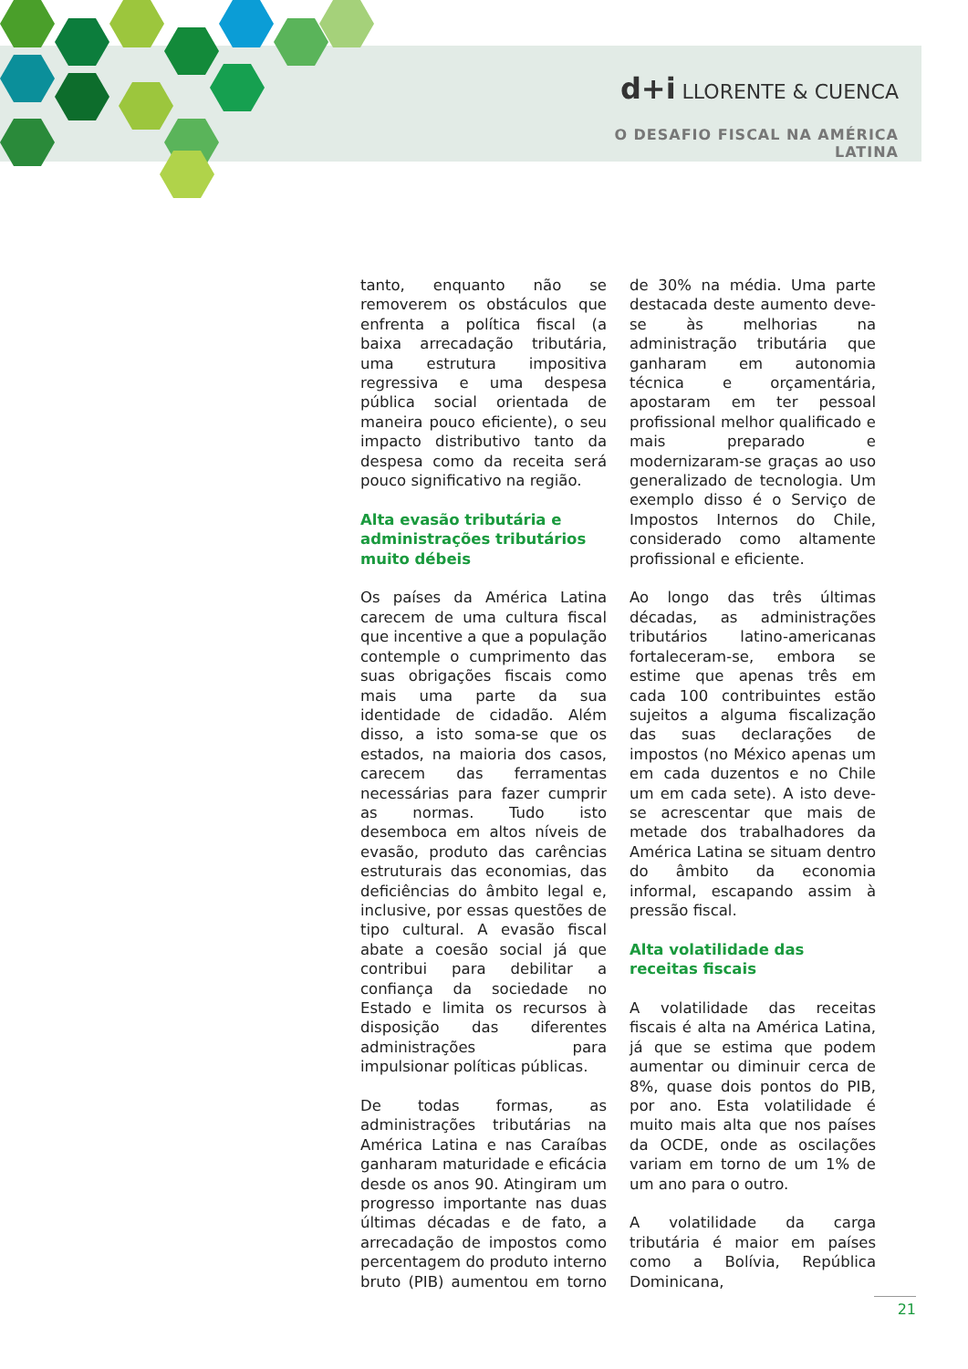d+i LLORENTE & CUENCA
O DESAFIO FISCAL NA AMÉRICA LATINA
tanto, enquanto não se removerem os obstáculos que enfrenta a política fiscal (a baixa arrecadação tributária, uma estrutura impositiva regressiva e uma despesa pública social orientada de maneira pouco eficiente), o seu impacto distributivo tanto da despesa como da receita será pouco significativo na região.
Alta evasão tributária e administrações tributários muito débeis
Os países da América Latina carecem de uma cultura fiscal que incentive a que a população contemple o cumprimento das suas obrigações fiscais como mais uma parte da sua identidade de cidadão. Além disso, a isto soma-se que os estados, na maioria dos casos, carecem das ferramentas necessárias para fazer cumprir as normas. Tudo isto desemboca em altos níveis de evasão, produto das carências estruturais das economias, das deficiências do âmbito legal e, inclusive, por essas questões de tipo cultural. A evasão fiscal abate a coesão social já que contribui para debilitar a confiança da sociedade no Estado e limita os recursos à disposição das diferentes administrações para impulsionar políticas públicas.
De todas formas, as administrações tributárias na América Latina e nas Caraíbas ganharam maturidade e eficácia desde os anos 90. Atingiram um progresso importante nas duas últimas décadas e de fato, a arrecadação de impostos como percentagem do produto interno bruto (PIB) aumentou em torno de 30% na média. Uma parte destacada deste aumento deve-se às melhorias na administração tributária que ganharam em autonomia técnica e orçamentária, apostaram em ter pessoal profissional melhor qualificado e mais preparado e modernizaram-se graças ao uso generalizado de tecnologia. Um exemplo disso é o Serviço de Impostos Internos do Chile, considerado como altamente profissional e eficiente.
Ao longo das três últimas décadas, as administrações tributários latino-americanas fortaleceram-se, embora se estime que apenas três em cada 100 contribuintes estão sujeitos a alguma fiscalização das suas declarações de impostos (no México apenas um em cada duzentos e no Chile um em cada sete). A isto deve-se acrescentar que mais de metade dos trabalhadores da América Latina se situam dentro do âmbito da economia informal, escapando assim à pressão fiscal.
Alta volatilidade das receitas fiscais
A volatilidade das receitas fiscais é alta na América Latina, já que se estima que podem aumentar ou diminuir cerca de 8%, quase dois pontos do PIB, por ano. Esta volatilidade é muito mais alta que nos países da OCDE, onde as oscilações variam em torno de um 1% de um ano para o outro.
A volatilidade da carga tributária é maior em países como a Bolívia, República Dominicana,
21